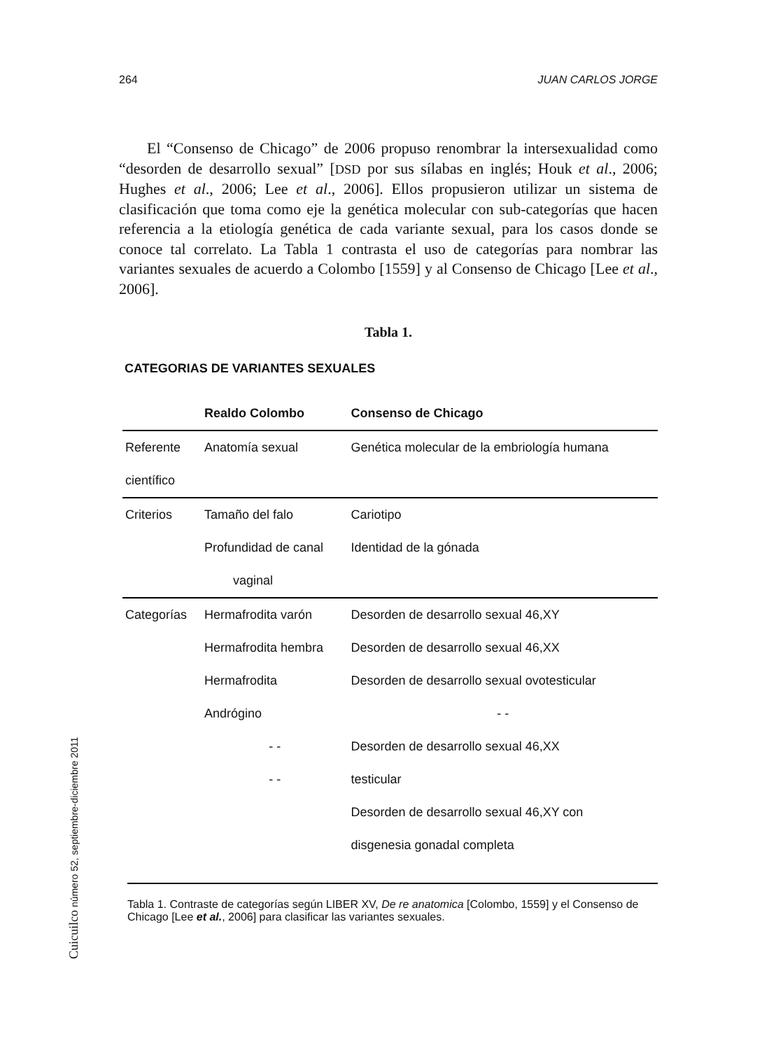264 JUAN CARLOS JORGE
El “Consenso de Chicago” de 2006 propuso renombrar la intersexualidad como “desorden de desarrollo sexual” [DSD por sus sílabas en inglés; Houk et al., 2006; Hughes et al., 2006; Lee et al., 2006]. Ellos propusieron utilizar un sistema de clasificación que toma como eje la genética molecular con sub-categorías que hacen referencia a la etiología genética de cada variante sexual, para los casos donde se conoce tal correlato. La Tabla 1 contrasta el uso de categorías para nombrar las variantes sexuales de acuerdo a Colombo [1559] y al Consenso de Chicago [Lee et al., 2006].
Tabla 1.
CATEGORIAS DE VARIANTES SEXUALES
| | Realdo Colombo | Consenso de Chicago |
| --- | --- | --- |
| Referente | Anatomía sexual | Genética molecular de la embriología humana |
| científico | | |
| Criterios | Tamaño del falo | Cariotipo |
| | Profundidad de canal | Identidad de la gónada |
| | vaginal | |
| Categorías | Hermafrodita varón | Desorden de desarrollo sexual 46,XY |
| | Hermafrodita hembra | Desorden de desarrollo sexual 46,XX |
| | Hermafrodita | Desorden de desarrollo sexual ovotesticular |
| | Andrógino | - - |
| | - - | Desorden de desarrollo sexual 46,XX |
| | - - | testicular |
| | | Desorden de desarrollo sexual 46,XY con |
| | | disgenesia gonadal completa |
Tabla 1. Contraste de categorías según LIBER XV, De re anatomica [Colombo, 1559] y el Consenso de Chicago [Lee et al., 2006] para clasificar las variantes sexuales.
Cuicuilco número 52, septiembre-diciembre 2011